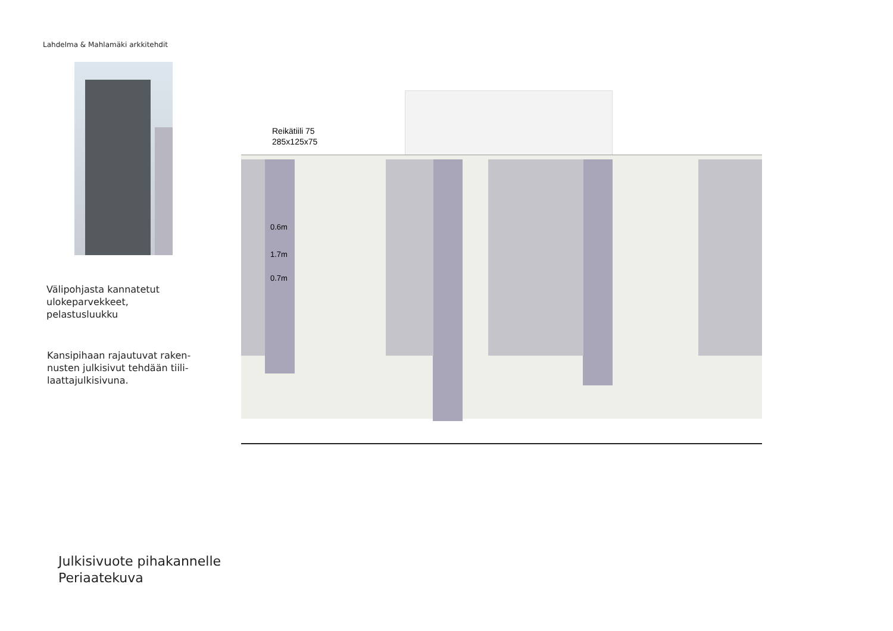Lahdelma & Mahlamäki arkkitehdit
Välipohjasta kannatetut
ulokeparvekkeet,
pelastusluukku
Kansipihaan rajautuvat raken-
nusten julkisivut tehdään tiili-
laattajulkisivuna.
Reikätiili 75
285x125x75
0.6m
1.7m
0.7m
Julkisivuote pihakannelle
Periaatekuva